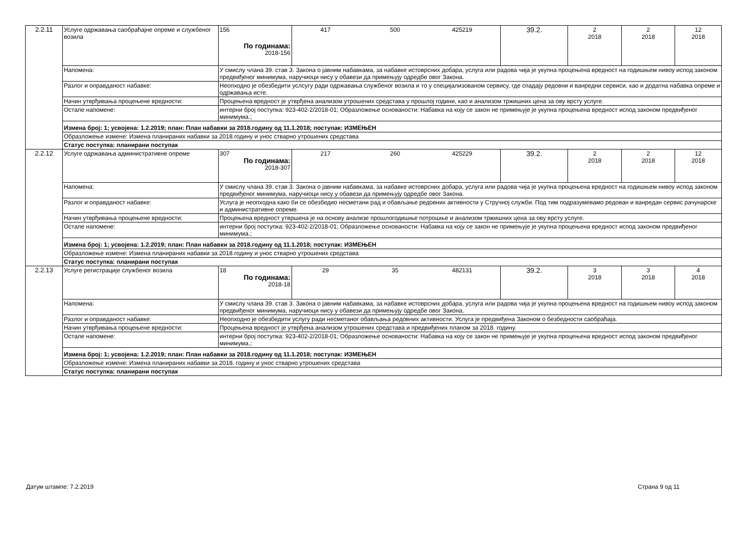| 2.2.11 | Услуге одржавања саобраћајне опреме и службеног возила | 156 По годинама: 2018-156 | 417 500 425219 | 39.2. | 2 2018 | 2 2018 | 12 2018 |
| | Напомена: | У смислу члана 39. став 3. Закона о јавним набавкама, за набавке истоврсних добара, услуга или радова чија је укупна процењена вредност на годишњем нивоу испод законом предвиђеног минимума, наручиоци нису у обавези да примењују одредбе овог Закона. | | | | | |
| | Разлог и оправданост набавке: | Неопходно је обезбедити услсугу ради одржавања службеног возила и то у специјализованом сервису, где спадају редовни и ванредни сервиси, као и додатна набавка опреме и одржавања исте. | | | | | |
| | Начин утврђивања процењене вредности: | Процењена вредност је утврђена анализом утрошених средстава у прошлој години, као и анализом тржишних цена за ову врсту услуге. | | | | | |
| | Остале напомене: | интерни број поступка: 923-402-2/2018-01; Образложење основаности: Набавка на коју се закон не примењује је укупна процењена вредност испод законом предвиђеног минимума.; | | | | | |
| | Измена број: 1; усвојена: 1.2.2019; план: План набавки за 2018.годину од 11.1.2018; поступак: ИЗМЕЊЕН | | | | | | |
| | Образложење измене: Измена планираних набавки за 2018.годину и унос стварно утрошених средстава | | | | | | |
| | Статус поступка: планирани поступак | | | | | | |
| 2.2.12 | Услуге одржавања административне опреме | 307 По годинама: 2018-307 | 217 260 425229 | 39.2. | 2 2018 | 2 2018 | 12 2018 |
| | Напомена: | У смислу члана 39. став 3. Закона о јавним набавкама, за набавке истоврсних добара, услуга или радова чија је укупна процењена вредност на годишњем нивоу испод законом предвиђеног минимума, наручиоци нису у обавези да примењују одредбе овог Закона. | | | | | |
| | Разлог и оправданост набавке: | Услуга је неопходна како би се обезбедио несметани рад и обављање редовних активности у Стручној служби. Под тим подразумевамо редован и ванредан сервис рачунарске и административне опреме. | | | | | |
| | Начин утврђивања процењене вредности: | Процењена вредност утвршена је на основу анализе прошлогодишње потрошње и анализом тржишних цена за ову врсту услуге. | | | | | |
| | Остале напомене: | интерни број поступка: 923-402-2/2018-01; Образложење основаности: Набавка на коју се закон не примењује је укупна процењена вредност испод законом предвиђеног минимума.; | | | | | |
| | Измена број: 1; усвојена: 1.2.2019; план: План набавки за 2018.годину од 11.1.2018; поступак: ИЗМЕЊЕН | | | | | | |
| | Образложење измене: Измена планираних набавки за 2018.годину и унос стварно утрошених средстава | | | | | | |
| | Статус поступка: планирани поступак | | | | | | |
| 2.2.13 | Услуге регистрације службеног возила | 18 По годинама: 2018-18 | 29 35 482131 | 39.2. | 3 2018 | 3 2018 | 4 2018 |
| | Напомена: | У смислу члана 39. став 3. Закона о јавним набавкама, за набавке истоврсних добара, услуга или радова чија је укупна процењена вредност на годишњем нивоу испод законом предвиђеног минимума, наручиоци нису у обавези да примењују одредбе овог Закона. | | | | | |
| | Разлог и оправданост набавке: | Неопходно је обезбедити услугу ради несметаног обављања редовних активности. Услуга је предвиђена Законом о безбедности саобраћаја. | | | | | |
| | Начин утврђивања процењене вредности: | Процењена вредност је утврђена анализом утрошених средстава и предвиђених планом за 2018. годину. | | | | | |
| | Остале напомене: | интерни број поступка: 923-402-2/2018-01; Образложење основаности: Набавка на коју се закон не примењује је укупна процењена вредност испод законом предвиђеног минимума.; | | | | | |
| | Измена број: 1; усвојена: 1.2.2019; план: План набавки за 2018.годину од 11.1.2018; поступак: ИЗМЕЊЕН | | | | | | |
| | Образложење измене: Измена планираних набавки за 2018. годину и унос стварно утрошених средстава | | | | | | |
| | Статус поступка: планирани поступак | | | | | | |
Датум штампе: 7.2.2019 Страна 9 од 11